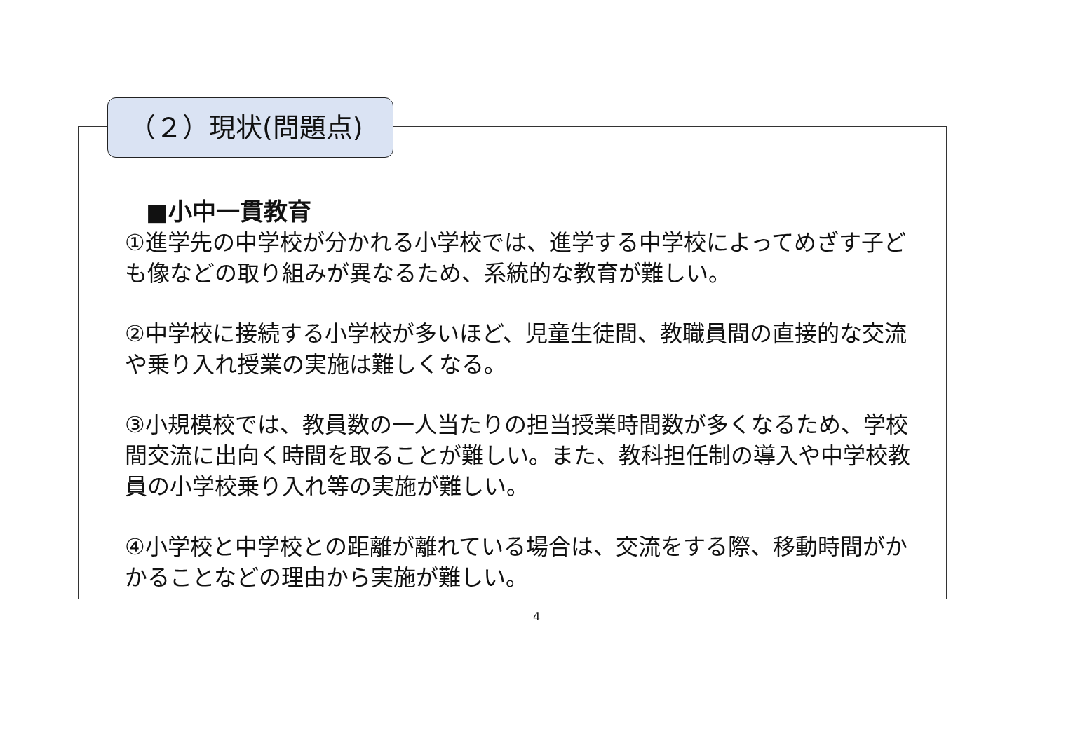（２）現状(問題点)
■小中一貫教育
①進学先の中学校が分かれる小学校では、進学する中学校によってめざす子ども像などの取り組みが異なるため、系統的な教育が難しい。
②中学校に接続する小学校が多いほど、児童生徒間、教職員間の直接的な交流や乗り入れ授業の実施は難しくなる。
③小規模校では、教員数の一人当たりの担当授業時間数が多くなるため、学校間交流に出向く時間を取ることが難しい。また、教科担任制の導入や中学校教員の小学校乗り入れ等の実施が難しい。
④小学校と中学校との距離が離れている場合は、交流をする際、移動時間がかかることなどの理由から実施が難しい。
4